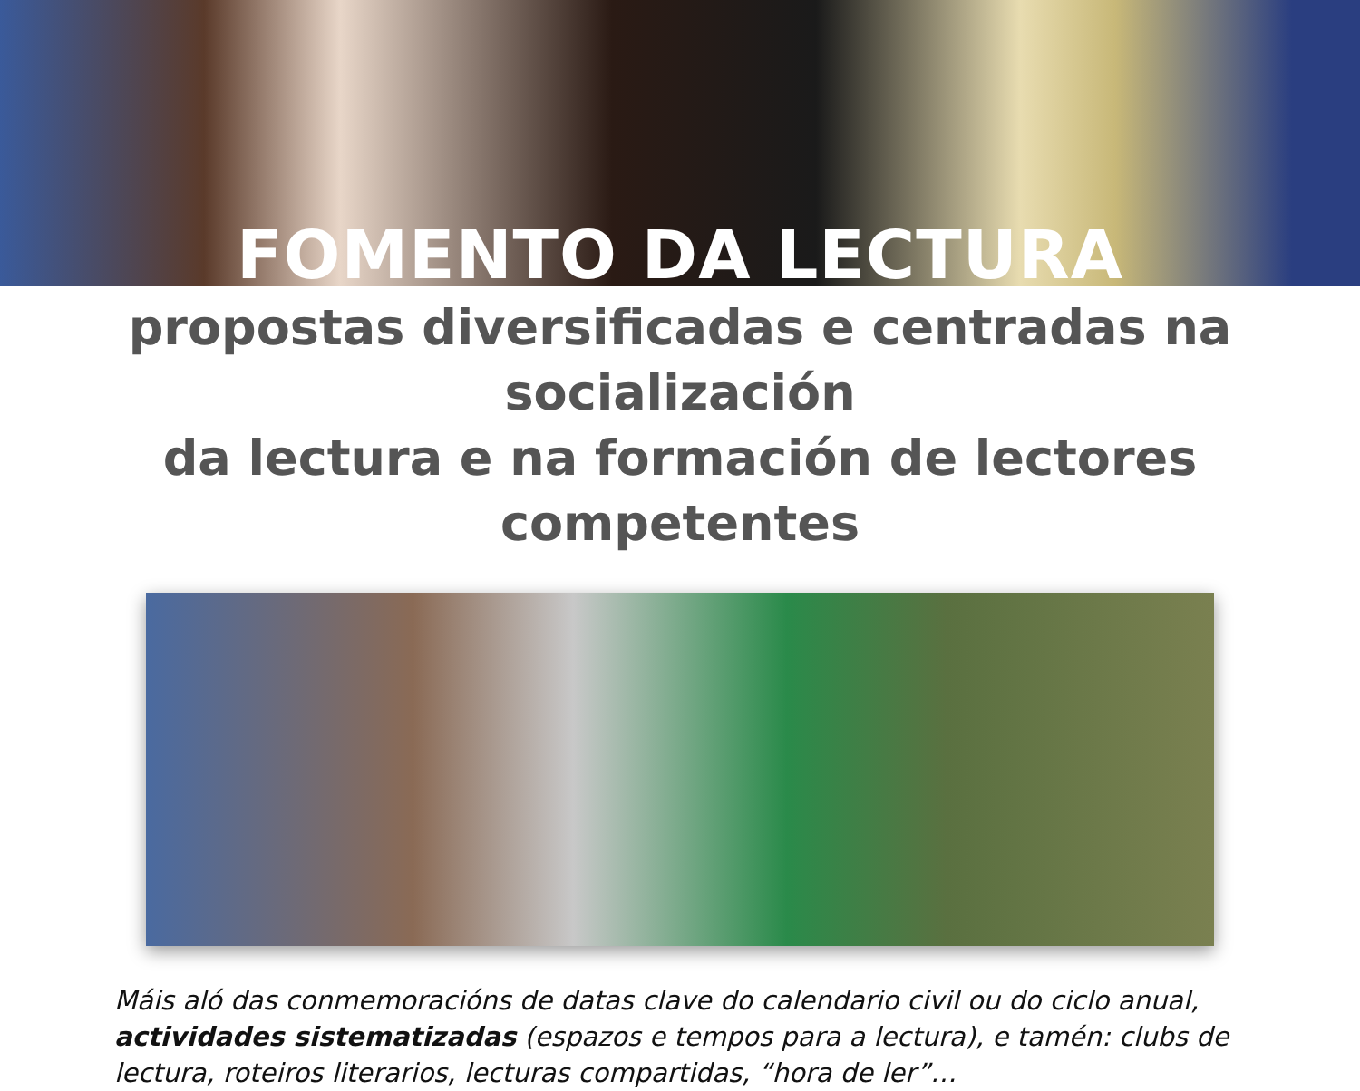FOMENTO DA LECTURA
propostas diversificadas e centradas na socialización
da lectura e na formación de lectores competentes
Máis aló das conmemoracións de datas clave do calendario civil ou do ciclo anual, actividades sistematizadas (espazos e tempos para a lectura), e tamén: clubs de lectura, roteiros literarios, lecturas compartidas, “hora de ler”…